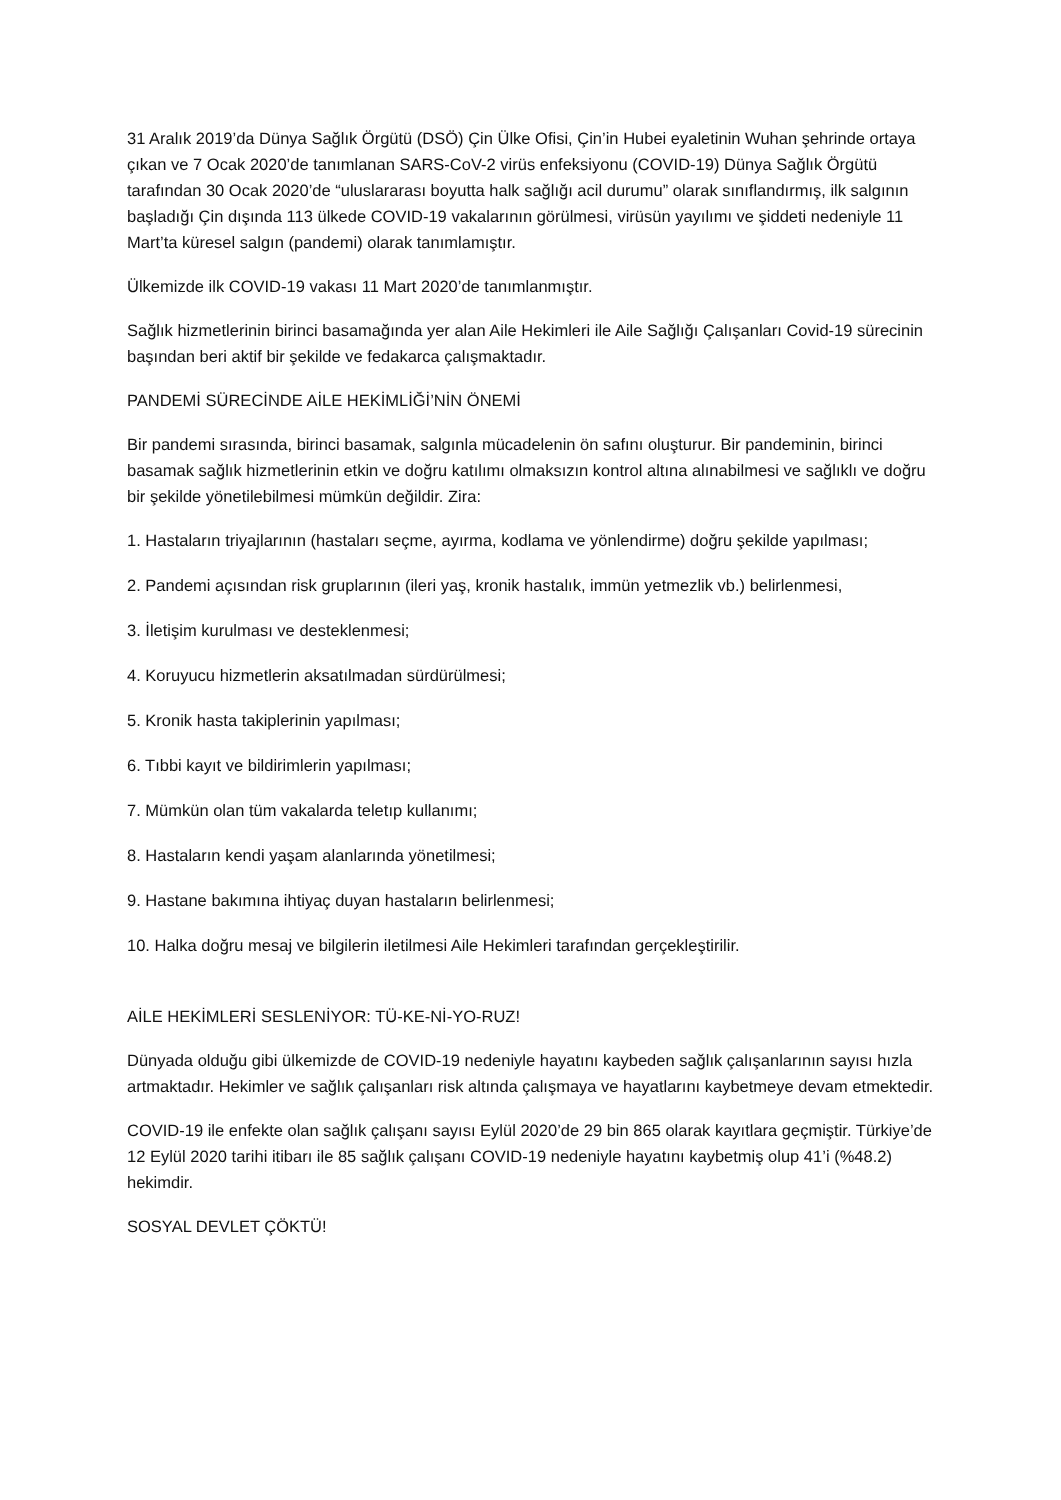31 Aralık 2019’da Dünya Sağlık Örgütü (DSÖ) Çin Ülke Ofisi, Çin’in Hubei eyaletinin Wuhan şehrinde ortaya çıkan ve 7 Ocak 2020’de tanımlanan SARS-CoV-2 virüs enfeksiyonu (COVID-19) Dünya Sağlık Örgütü tarafından 30 Ocak 2020’de “uluslararası boyutta halk sağlığı acil durumu” olarak sınıflandırmış, ilk salgının başladığı Çin dışında 113 ülkede COVID-19 vakalarının görülmesi, virüsün yayılımı ve şiddeti nedeniyle 11 Mart’ta küresel salgın (pandemi) olarak tanımlamıştır.
Ülkemizde ilk COVID-19 vakası 11 Mart 2020’de tanımlanmıştır.
Sağlık hizmetlerinin birinci basamağında yer alan Aile Hekimleri ile Aile Sağlığı Çalışanları Covid-19 sürecinin başından beri aktif bir şekilde ve fedakarca çalışmaktadır.
PANDEMİ SÜRECİNDE AİLE HEKİMLİĞİ’NİN ÖNEMİ
Bir pandemi sırasında, birinci basamak, salgınla mücadelenin ön safını oluşturur. Bir pandeminin, birinci basamak sağlık hizmetlerinin etkin ve doğru katılımı olmaksızın kontrol altına alınabilmesi ve sağlıklı ve doğru bir şekilde yönetilebilmesi mümkün değildir. Zira:
1. Hastaların triyajlarının (hastaları seçme, ayırma, kodlama ve yönlendirme) doğru şekilde yapılması;
2. Pandemi açısından risk gruplarının (ileri yaş, kronik hastalık, immün yetmezlik vb.) belirlenmesi,
3. İletişim kurulması ve desteklenmesi;
4. Koruyucu hizmetlerin aksatılmadan sürdürülmesi;
5. Kronik hasta takiplerinin yapılması;
6. Tıbbi kayıt ve bildirimlerin yapılması;
7. Mümkün olan tüm vakalarda teletıp kullanımı;
8. Hastaların kendi yaşam alanlarında yönetilmesi;
9. Hastane bakımına ihtiyaç duyan hastaların belirlenmesi;
10. Halka doğru mesaj ve bilgilerin iletilmesi Aile Hekimleri tarafından gerçekleştirilir.
AİLE HEKİMLERİ SESLENİYOR: TÜ-KE-Nİ-YO-RUZ!
Dünyada olduğu gibi ülkemizde de COVID-19 nedeniyle hayatını kaybeden sağlık çalışanlarının sayısı hızla artmaktadır. Hekimler ve sağlık çalışanları risk altında çalışmaya ve hayatlarını kaybetmeye devam etmektedir.
COVID-19 ile enfekte olan sağlık çalışanı sayısı Eylül 2020’de 29 bin 865 olarak kayıtlara geçmiştir. Türkiye’de 12 Eylül 2020 tarihi itibarı ile 85 sağlık çalışanı COVID-19 nedeniyle hayatını kaybetmiş olup 41’i (%48.2) hekimdir.
SOSYAL DEVLET ÇÖKTÜ!